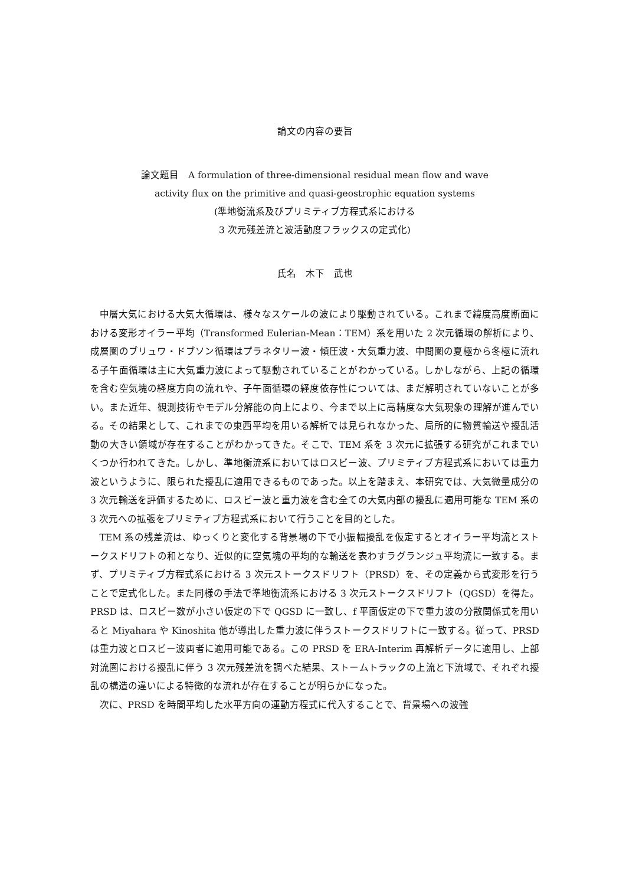論文の内容の要旨
論文題目　A formulation of three-dimensional residual mean flow and wave
activity flux on the primitive and quasi-geostrophic equation systems
(準地衡流系及びプリミティブ方程式系における
3 次元残差流と波活動度フラックスの定式化)
氏名　木下　武也
中層大気における大気大循環は、様々なスケールの波により駆動されている。これまで緯度高度断面における変形オイラー平均（Transformed Eulerian-Mean：TEM）系を用いた 2 次元循環の解析により、成層圏のブリュワ・ドブソン循環はプラネタリー波・傾圧波・大気重力波、中間圏の夏極から冬極に流れる子午面循環は主に大気重力波によって駆動されていることがわかっている。しかしながら、上記の循環を含む空気塊の経度方向の流れや、子午面循環の経度依存性については、まだ解明されていないことが多い。また近年、観測技術やモデル分解能の向上により、今まで以上に高精度な大気現象の理解が進んでいる。その結果として、これまでの東西平均を用いる解析では見られなかった、局所的に物質輸送や擾乱活動の大きい領域が存在することがわかってきた。そこで、TEM 系を 3 次元に拡張する研究がこれまでいくつか行われてきた。しかし、準地衡流系においてはロスビー波、プリミティブ方程式系においては重力波というように、限られた擾乱に適用できるものであった。以上を踏まえ、本研究では、大気微量成分の 3 次元輸送を評価するために、ロスビー波と重力波を含む全ての大気内部の擾乱に適用可能な TEM 系の 3 次元への拡張をプリミティブ方程式系において行うことを目的とした。
TEM 系の残差流は、ゆっくりと変化する背景場の下で小振幅擾乱を仮定するとオイラー平均流とストークスドリフトの和となり、近似的に空気塊の平均的な輸送を表わすラグランジュ平均流に一致する。まず、プリミティブ方程式系における 3 次元ストークスドリフト（PRSD）を、その定義から式変形を行うことで定式化した。また同様の手法で準地衡流系における 3 次元ストークスドリフト（QGSD）を得た。PRSD は、ロスビー数が小さい仮定の下で QGSD に一致し、f 平面仮定の下で重力波の分散関係式を用いると Miyahara や Kinoshita 他が導出した重力波に伴うストークスドリフトに一致する。従って、PRSD は重力波とロスビー波両者に適用可能である。この PRSD を ERA-Interim 再解析データに適用し、上部対流圏における擾乱に伴う 3 次元残差流を調べた結果、ストームトラックの上流と下流域で、それぞれ擾乱の構造の違いによる特徴的な流れが存在することが明らかになった。
次に、PRSD を時間平均した水平方向の運動方程式に代入することで、背景場への波強